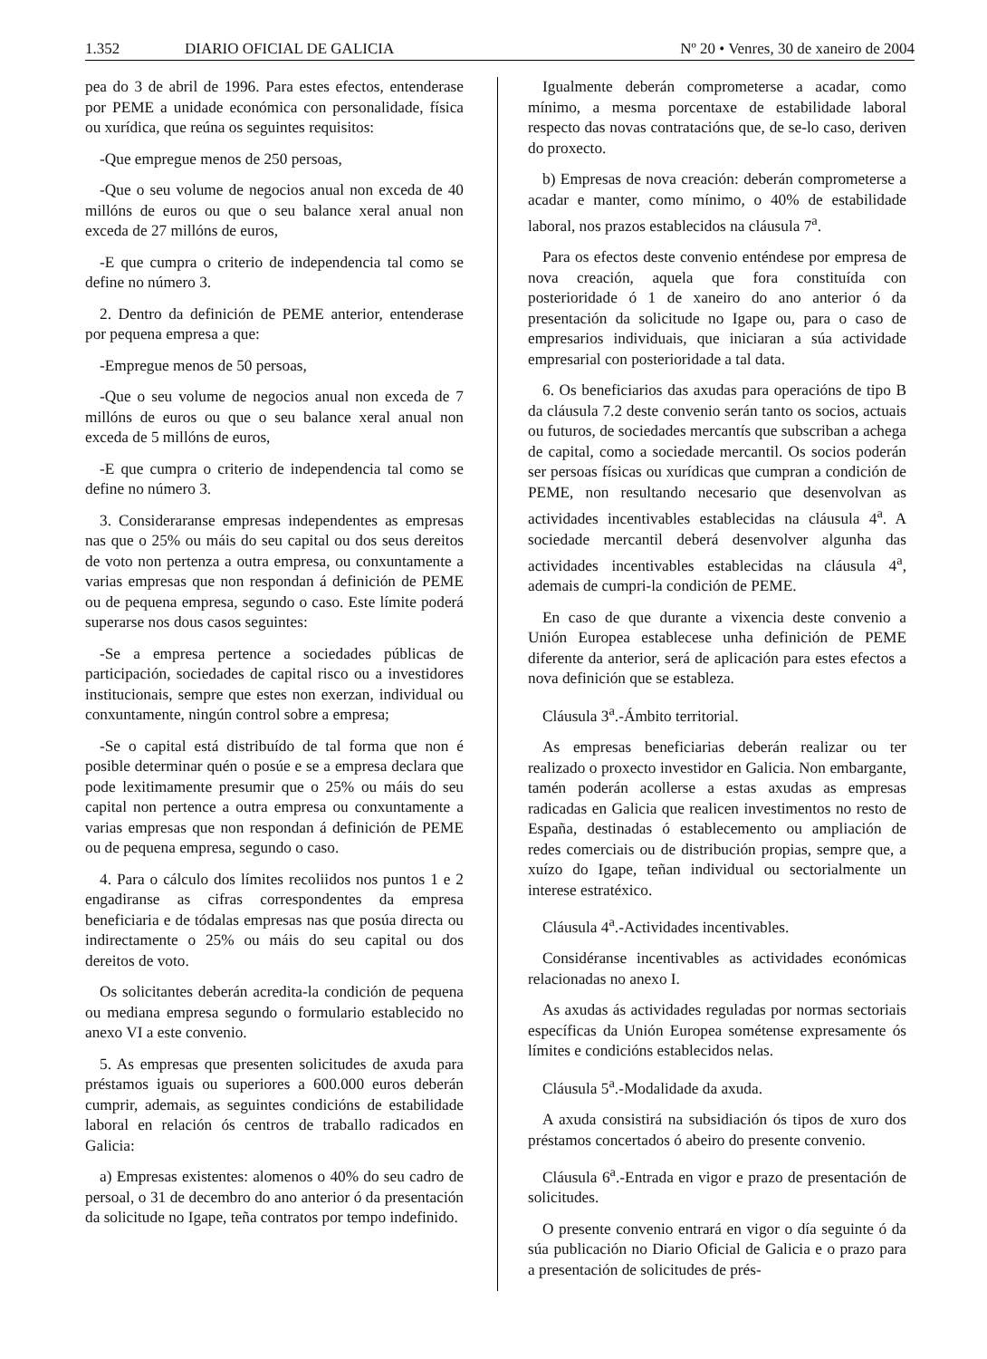1.352 DIARIO OFICIAL DE GALICIA Nº 20 • Venres, 30 de xaneiro de 2004
pea do 3 de abril de 1996. Para estes efectos, entenderase por PEME a unidade económica con personalidade, física ou xurídica, que reúna os seguintes requisitos:
-Que empregue menos de 250 persoas,
-Que o seu volume de negocios anual non exceda de 40 millóns de euros ou que o seu balance xeral anual non exceda de 27 millóns de euros,
-E que cumpra o criterio de independencia tal como se define no número 3.
2. Dentro da definición de PEME anterior, entenderase por pequena empresa a que:
-Empregue menos de 50 persoas,
-Que o seu volume de negocios anual non exceda de 7 millóns de euros ou que o seu balance xeral anual non exceda de 5 millóns de euros,
-E que cumpra o criterio de independencia tal como se define no número 3.
3. Consideraranse empresas independentes as empresas nas que o 25% ou máis do seu capital ou dos seus dereitos de voto non pertenza a outra empresa, ou conxuntamente a varias empresas que non respondan á definición de PEME ou de pequena empresa, segundo o caso. Este límite poderá superarse nos dous casos seguintes:
-Se a empresa pertence a sociedades públicas de participación, sociedades de capital risco ou a investidores institucionais, sempre que estes non exerzan, individual ou conxuntamente, ningún control sobre a empresa;
-Se o capital está distribuído de tal forma que non é posible determinar quén o posúe e se a empresa declara que pode lexitimamente presumir que o 25% ou máis do seu capital non pertence a outra empresa ou conxuntamente a varias empresas que non respondan á definición de PEME ou de pequena empresa, segundo o caso.
4. Para o cálculo dos límites recoliidos nos puntos 1 e 2 engadiranse as cifras correspondentes da empresa beneficiaria e de tódalas empresas nas que posúa directa ou indirectamente o 25% ou máis do seu capital ou dos dereitos de voto.
Os solicitantes deberán acredita-la condición de pequena ou mediana empresa segundo o formulario establecido no anexo VI a este convenio.
5. As empresas que presenten solicitudes de axuda para préstamos iguais ou superiores a 600.000 euros deberán cumprir, ademais, as seguintes condicións de estabilidade laboral en relación ós centros de traballo radicados en Galicia:
a) Empresas existentes: alomenos o 40% do seu cadro de persoal, o 31 de decembro do ano anterior ó da presentación da solicitude no Igape, teña contratos por tempo indefinido.
Igualmente deberán comprometerse a acadar, como mínimo, a mesma porcentaxe de estabilidade laboral respecto das novas contratacións que, de se-lo caso, deriven do proxecto.
b) Empresas de nova creación: deberán comprometerse a acadar e manter, como mínimo, o 40% de estabilidade laboral, nos prazos establecidos na cláusula 7<sup>a</sup>.
Para os efectos deste convenio enténdese por empresa de nova creación, aquela que fora constituída con posterioridade ó 1 de xaneiro do ano anterior ó da presentación da solicitude no Igape ou, para o caso de empresarios individuais, que iniciaran a súa actividade empresarial con posterioridade a tal data.
6. Os beneficiarios das axudas para operacións de tipo B da cláusula 7.2 deste convenio serán tanto os socios, actuais ou futuros, de sociedades mercantís que subscriban a achega de capital, como a sociedade mercantil. Os socios poderán ser persoas físicas ou xurídicas que cumpran a condición de PEME, non resultando necesario que desenvolvan as actividades incentivables establecidas na cláusula 4<sup>a</sup>. A sociedade mercantil deberá desenvolver algunha das actividades incentivables establecidas na cláusula 4<sup>a</sup>, ademais de cumpri-la condición de PEME.
En caso de que durante a vixencia deste convenio a Unión Europea establecese unha definición de PEME diferente da anterior, será de aplicación para estes efectos a nova definición que se estableza.
Cláusula 3<sup>a</sup>.-Ámbito territorial.
As empresas beneficiarias deberán realizar ou ter realizado o proxecto investidor en Galicia. Non embargante, tamén poderán acollerse a estas axudas as empresas radicadas en Galicia que realicen investimentos no resto de España, destinadas ó establecemento ou ampliación de redes comerciais ou de distribución propias, sempre que, a xuízo do Igape, teñan individual ou sectorialmente un interese estratéxico.
Cláusula 4<sup>a</sup>.-Actividades incentivables.
Considéranse incentivables as actividades económicas relacionadas no anexo I.
As axudas ás actividades reguladas por normas sectoriais específicas da Unión Europea sométense expresamente ós límites e condicións establecidos nelas.
Cláusula 5<sup>a</sup>.-Modalidade da axuda.
A axuda consistirá na subsidiación ós tipos de xuro dos préstamos concertados ó abeiro do presente convenio.
Cláusula 6<sup>a</sup>.-Entrada en vigor e prazo de presentación de solicitudes.
O presente convenio entrará en vigor o día seguinte ó da súa publicación no Diario Oficial de Galicia e o prazo para a presentación de solicitudes de prés-